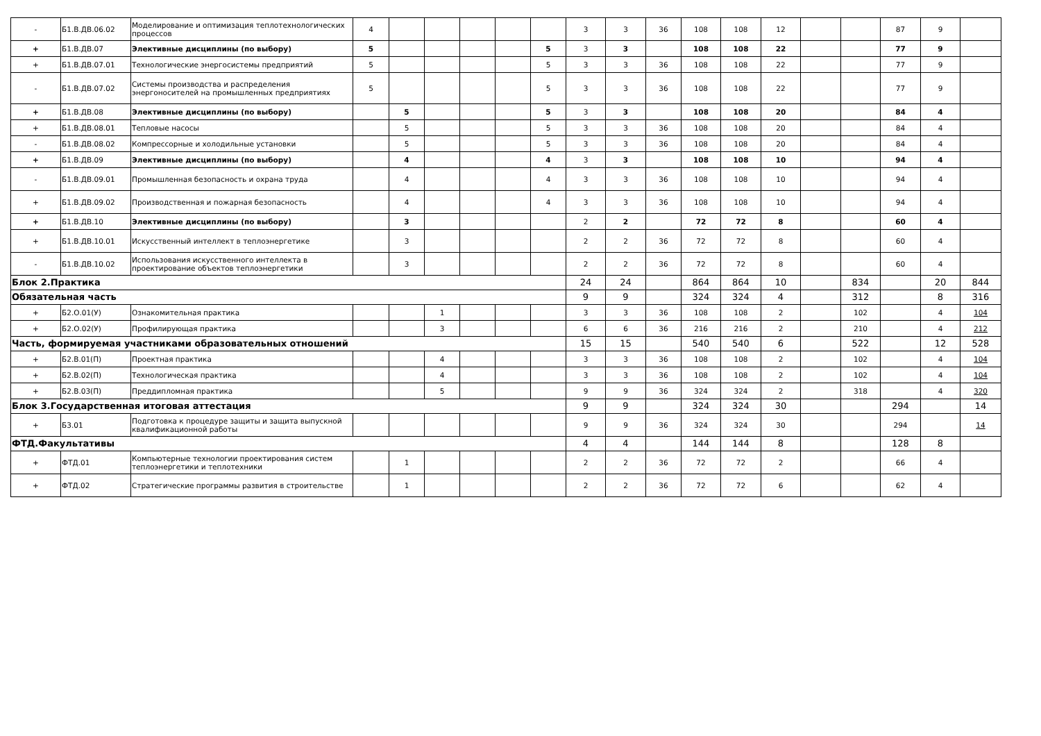| - | Б1.В.ДВ.06.02 | Моделирование и оптимизация теплотехнологических процессов | 4 | | | | | | 3 | 3 | 36 | 108 | 108 | 12 | | | 87 | 9 | |
| + | Б1.В.ДВ.07 | Элективные дисциплины (по выбору) | 5 | | | | | 5 | 3 | 3 | | 108 | 108 | 22 | | | 77 | 9 | |
| + | Б1.В.ДВ.07.01 | Технологические энергосистемы предприятий | 5 | | | | | 5 | 3 | 3 | 36 | 108 | 108 | 22 | | | 77 | 9 | |
| - | Б1.В.ДВ.07.02 | Системы производства и распределения энергоносителей на промышленных предприятиях | 5 | | | | | 5 | 3 | 3 | 36 | 108 | 108 | 22 | | | 77 | 9 | |
| + | Б1.В.ДВ.08 | Элективные дисциплины (по выбору) | | 5 | | | | 5 | 3 | 3 | | 108 | 108 | 20 | | | 84 | 4 | |
| + | Б1.В.ДВ.08.01 | Тепловые насосы | | 5 | | | | 5 | 3 | 3 | 36 | 108 | 108 | 20 | | | 84 | 4 | |
| - | Б1.В.ДВ.08.02 | Компрессорные и холодильные установки | | 5 | | | | 5 | 3 | 3 | 36 | 108 | 108 | 20 | | | 84 | 4 | |
| + | Б1.В.ДВ.09 | Элективные дисциплины (по выбору) | | 4 | | | | 4 | 3 | 3 | | 108 | 108 | 10 | | | 94 | 4 | |
| - | Б1.В.ДВ.09.01 | Промышленная безопасность и охрана труда | | 4 | | | | 4 | 3 | 3 | 36 | 108 | 108 | 10 | | | 94 | 4 | |
| + | Б1.В.ДВ.09.02 | Производственная и пожарная безопасность | | 4 | | | | 4 | 3 | 3 | 36 | 108 | 108 | 10 | | | 94 | 4 | |
| + | Б1.В.ДВ.10 | Элективные дисциплины (по выбору) | | 3 | | | | | 2 | 2 | | 72 | 72 | 8 | | | 60 | 4 | |
| + | Б1.В.ДВ.10.01 | Искусственный интеллект в теплоэнергетике | | 3 | | | | | 2 | 2 | 36 | 72 | 72 | 8 | | | 60 | 4 | |
| - | Б1.В.ДВ.10.02 | Использования искусственного интеллекта в проектирование объектов теплоэнергетики | | 3 | | | | | 2 | 2 | 36 | 72 | 72 | 8 | | | 60 | 4 | |
| Блок 2.Практика | | | | | | | | | 24 | 24 | | 864 | 864 | 10 | | 834 | | 20 | 844 |
| Обязательная часть | | | | | | | | | 9 | 9 | | 324 | 324 | 4 | | 312 | | 8 | 316 |
| + | Б2.О.01(У) | Ознакомительная практика | | | 1 | | | | 3 | 3 | 36 | 108 | 108 | 2 | | 102 | | 4 | 104 |
| + | Б2.О.02(У) | Профилирующая практика | | | 3 | | | | 6 | 6 | 36 | 216 | 216 | 2 | | 210 | | 4 | 212 |
| Часть, формируемая участниками образовательных отношений | | | | | | | | | 15 | 15 | | 540 | 540 | 6 | | 522 | | 12 | 528 |
| + | Б2.В.01(П) | Проектная практика | | | 4 | | | | 3 | 3 | 36 | 108 | 108 | 2 | | 102 | | 4 | 104 |
| + | Б2.В.02(П) | Технологическая практика | | | 4 | | | | 3 | 3 | 36 | 108 | 108 | 2 | | 102 | | 4 | 104 |
| + | Б2.В.03(П) | Преддипломная практика | | | 5 | | | | 9 | 9 | 36 | 324 | 324 | 2 | | 318 | | 4 | 320 |
| Блок 3.Государственная итоговая аттестация | | | | | | | | | 9 | 9 | | 324 | 324 | 30 | | | 294 | | 14 |
| + | Б3.01 | Подготовка к процедуре защиты и защита выпускной квалификационной работы | | | | | | | 9 | 9 | 36 | 324 | 324 | 30 | | | 294 | | 14 |
| ФТД.Факультативы | | | | | | | | | 4 | 4 | | 144 | 144 | 8 | | | 128 | 8 | |
| + | ФТД.01 | Компьютерные технологии проектирования систем теплоэнергетики и теплотехники | | 1 | | | | | 2 | 2 | 36 | 72 | 72 | 2 | | | 66 | 4 | |
| + | ФТД.02 | Стратегические программы развития в строительстве | | 1 | | | | | 2 | 2 | 36 | 72 | 72 | 6 | | | 62 | 4 | |